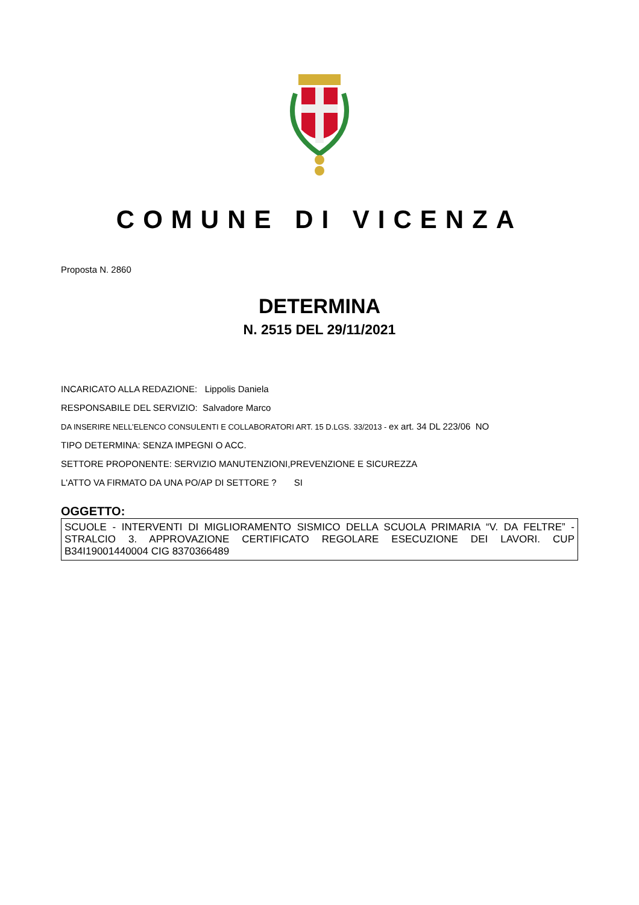COMUNE DI VICENZA
Proposta N. 2860
DETERMINA
N. 2515 DEL 29/11/2021
INCARICATO ALLA REDAZIONE: Lippolis Daniela
RESPONSABILE DEL SERVIZIO: Salvadore Marco
DA INSERIRE NELL’ELENCO CONSULENTI E COLLABORATORI ART. 15 D.LGS. 33/2013 - ex art. 34 DL 223/06 NO
TIPO DETERMINA: SENZA IMPEGNI O ACC.
SETTORE PROPONENTE: SERVIZIO MANUTENZIONI,PREVENZIONE E SICUREZZA
L'ATTO VA FIRMATO DA UNA PO/AP DI SETTORE ? SI
OGGETTO:
SCUOLE - INTERVENTI DI MIGLIORAMENTO SISMICO DELLA SCUOLA PRIMARIA “V. DA FELTRE” -STRALCIO 3. APPROVAZIONE CERTIFICATO REGOLARE ESECUZIONE DEI LAVORI. CUP B34I19001440004 CIG 8370366489